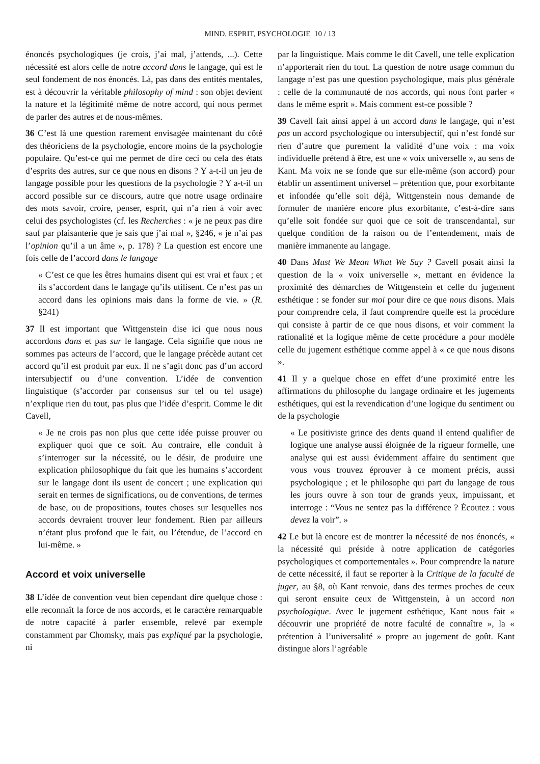MIND, ESPRIT, PSYCHOLOGIE 10 / 13
énoncés psychologiques (je crois, j’ai mal, j’attends, ...). Cette nécessité est alors celle de notre accord dans le langage, qui est le seul fondement de nos énoncés. Là, pas dans des entités mentales, est à découvrir la véritable philosophy of mind : son objet devient la nature et la légitimité même de notre accord, qui nous permet de parler des autres et de nous-mêmes.
36 C’est là une question rarement envisagée maintenant du côté des théoriciens de la psychologie, encore moins de la psychologie populaire. Qu’est-ce qui me permet de dire ceci ou cela des états d’esprits des autres, sur ce que nous en disons ? Y a-t-il un jeu de langage possible pour les questions de la psychologie ? Y a-t-il un accord possible sur ce discours, autre que notre usage ordinaire des mots savoir, croire, penser, esprit, qui n’a rien à voir avec celui des psychologistes (cf. les Recherches : « je ne peux pas dire sauf par plaisanterie que je sais que j’ai mal », §246, « je n’ai pas l’opinion qu’il a un âme », p. 178) ? La question est encore une fois celle de l’accord dans le langage
« C’est ce que les êtres humains disent qui est vrai et faux ; et ils s’accordent dans le langage qu’ils utilisent. Ce n’est pas un accord dans les opinions mais dans la forme de vie. » (R. §241)
37 Il est important que Wittgenstein dise ici que nous nous accordons dans et pas sur le langage. Cela signifie que nous ne sommes pas acteurs de l’accord, que le langage précède autant cet accord qu’il est produit par eux. Il ne s’agit donc pas d’un accord intersubjectif ou d’une convention. L’idée de convention linguistique (s’accorder par consensus sur tel ou tel usage) n’explique rien du tout, pas plus que l’idée d’esprit. Comme le dit Cavell,
« Je ne crois pas non plus que cette idée puisse prouver ou expliquer quoi que ce soit. Au contraire, elle conduit à s’interroger sur la nécessité, ou le désir, de produire une explication philosophique du fait que les humains s’accordent sur le langage dont ils usent de concert ; une explication qui serait en termes de significations, ou de conventions, de termes de base, ou de propositions, toutes choses sur lesquelles nos accords devraient trouver leur fondement. Rien par ailleurs n’étant plus profond que le fait, ou l’étendue, de l’accord en lui-même. »
Accord et voix universelle
38 L’idée de convention veut bien cependant dire quelque chose : elle reconnaît la force de nos accords, et le caractère remarquable de notre capacité à parler ensemble, relevé par exemple constamment par Chomsky, mais pas expliqué par la psychologie, ni
par la linguistique. Mais comme le dit Cavell, une telle explication n’apporterait rien du tout. La question de notre usage commun du langage n’est pas une question psychologique, mais plus générale : celle de la communauté de nos accords, qui nous font parler « dans le même esprit ». Mais comment est-ce possible ?
39 Cavell fait ainsi appel à un accord dans le langage, qui n’est pas un accord psychologique ou intersubjectif, qui n’est fondé sur rien d’autre que purement la validité d’une voix : ma voix individuelle prétend à être, est une « voix universelle », au sens de Kant. Ma voix ne se fonde que sur elle-même (son accord) pour établir un assentiment universel – prétention que, pour exorbitante et infondée qu’elle soit déjà, Wittgenstein nous demande de formuler de manière encore plus exorbitante, c’est-à-dire sans qu’elle soit fondée sur quoi que ce soit de transcendantal, sur quelque condition de la raison ou de l’entendement, mais de manière immanente au langage.
40 Dans Must We Mean What We Say ? Cavell posait ainsi la question de la « voix universelle », mettant en évidence la proximité des démarches de Wittgenstein et celle du jugement esthétique : se fonder sur moi pour dire ce que nous disons. Mais pour comprendre cela, il faut comprendre quelle est la procédure qui consiste à partir de ce que nous disons, et voir comment la rationalité et la logique même de cette procédure a pour modèle celle du jugement esthétique comme appel à « ce que nous disons ».
41 Il y a quelque chose en effet d’une proximité entre les affirmations du philosophe du langage ordinaire et les jugements esthétiques, qui est la revendication d’une logique du sentiment ou de la psychologie
« Le positiviste grince des dents quand il entend qualifier de logique une analyse aussi éloignée de la rigueur formelle, une analyse qui est aussi évidemment affaire du sentiment que vous vous trouvez éprouver à ce moment précis, aussi psychologique ; et le philosophe qui part du langage de tous les jours ouvre à son tour de grands yeux, impuissant, et interroge : “Vous ne sentez pas la différence ? Écoutez : vous devez la voir”. »
42 Le but là encore est de montrer la nécessité de nos énoncés, « la nécessité qui préside à notre application de catégories psychologiques et comportementales ». Pour comprendre la nature de cette nécessité, il faut se reporter à la Critique de la faculté de juger, au §8, où Kant renvoie, dans des termes proches de ceux qui seront ensuite ceux de Wittgenstein, à un accord non psychologique. Avec le jugement esthétique, Kant nous fait « découvrir une propriété de notre faculté de connaître », la « prétention à l’universalité » propre au jugement de goût. Kant distingue alors l’agréable